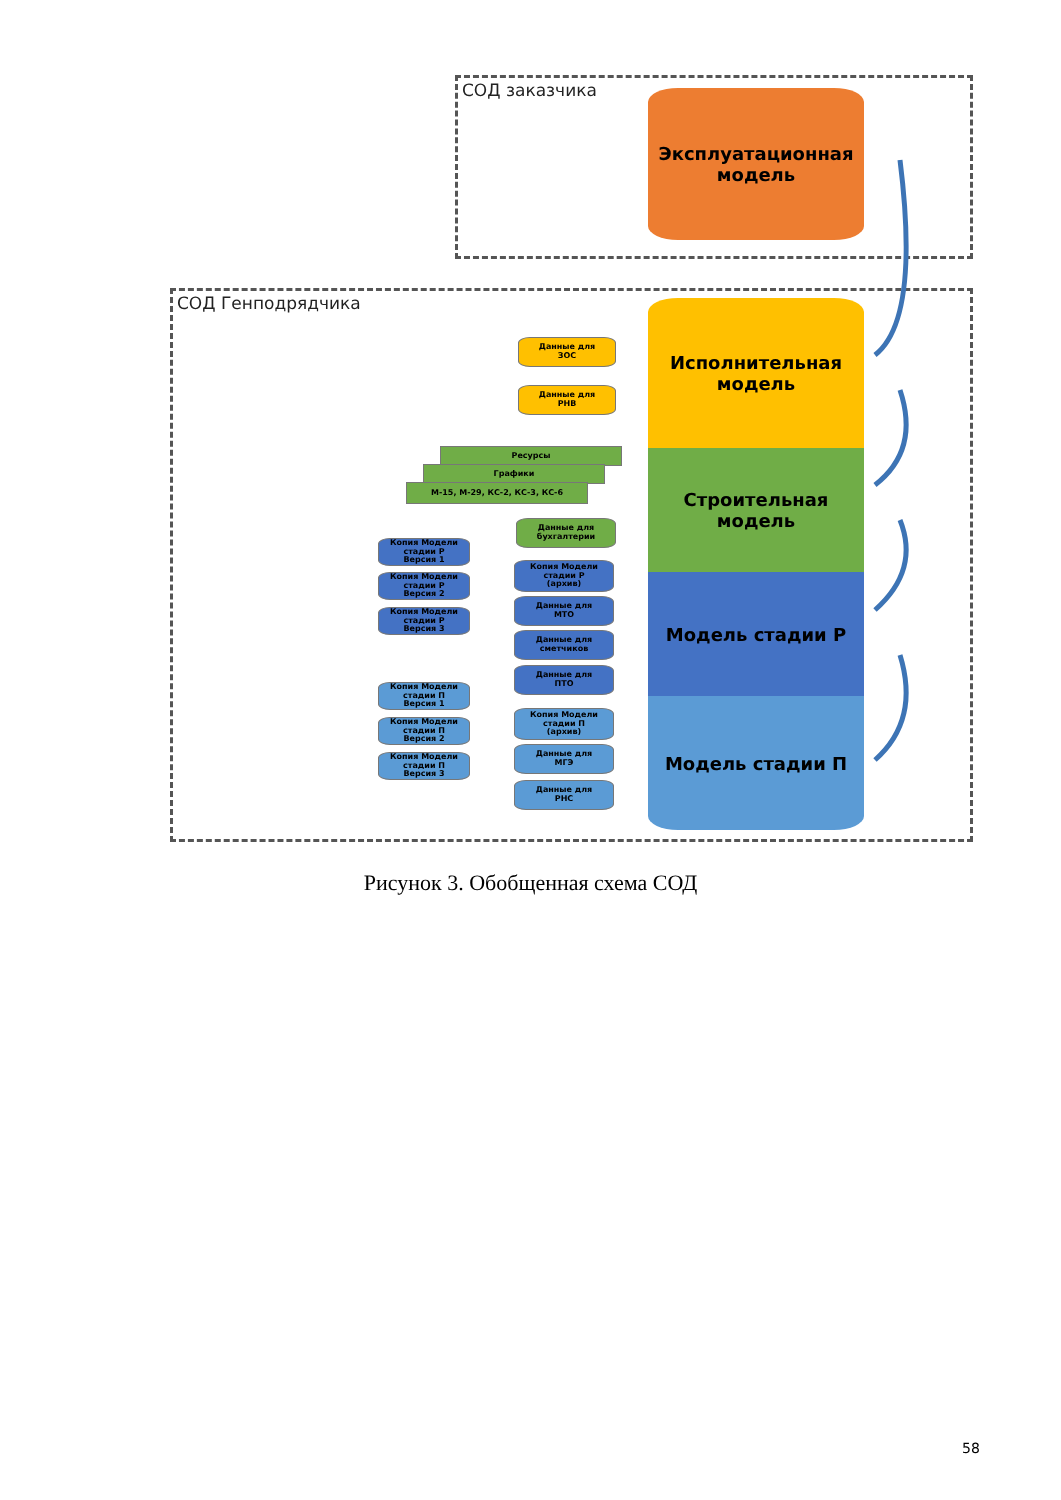СОД заказчика
Эксплуатационная
модель
СОД Генподрядчика
Исполнительная
модель
Строительная
модель
Модель стадии Р
Модель стадии П
Данные для
ЗОС
Данные для
РНВ
Ресурсы
Графики
М-15, М-29, КС-2, КС-3, КС-6
Данные для
бухгалтерии
Копия Модели
стадии Р
Версия 1
Копия Модели
стадии Р
Версия 2
Копия Модели
стадии Р
Версия 3
Копия Модели
стадии Р
(архив)
Данные для
МТО
Данные для
сметчиков
Данные для
ПТО
Копия Модели
стадии П
Версия 1
Копия Модели
стадии П
Версия 2
Копия Модели
стадии П
Версия 3
Копия Модели
стадии П
(архив)
Данные для
МГЭ
Данные для
РНС
Рисунок 3. Обобщенная схема СОД
58